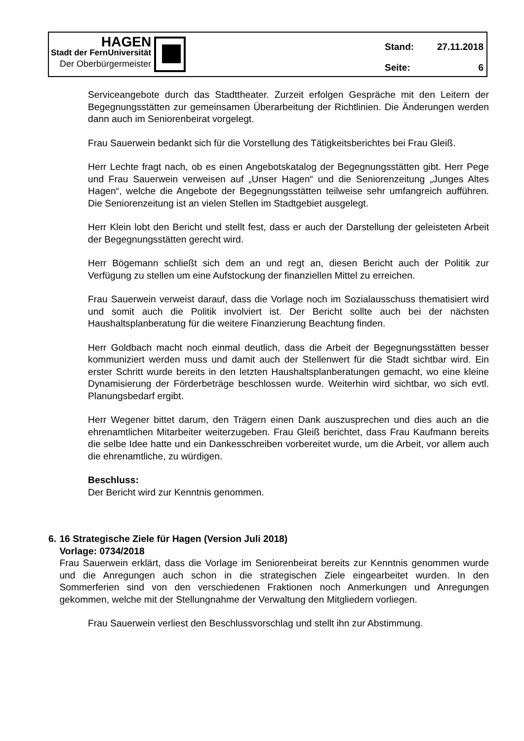HAGEN
Stadt der FernUniversität
Der Oberbürgermeister
Stand: 27.11.2018
Seite: 6
Serviceangebote durch das Stadttheater. Zurzeit erfolgen Gespräche mit den Leitern der Begegnungsstätten zur gemeinsamen Überarbeitung der Richtlinien. Die Änderungen werden dann auch im Seniorenbeirat vorgelegt.
Frau Sauerwein bedankt sich für die Vorstellung des Tätigkeitsberichtes bei Frau Gleiß.
Herr Lechte fragt nach, ob es einen Angebotskatalog der Begegnungsstätten gibt. Herr Pege und Frau Sauerwein verweisen auf „Unser Hagen“ und die Seniorenzeitung „Junges Altes Hagen“, welche die Angebote der Begegnungsstätten teilweise sehr umfangreich aufführen. Die Seniorenzeitung ist an vielen Stellen im Stadtgebiet ausgelegt.
Herr Klein lobt den Bericht und stellt fest, dass er auch der Darstellung der geleisteten Arbeit der Begegnungsstätten gerecht wird.
Herr Bögemann schließt sich dem an und regt an, diesen Bericht auch der Politik zur Verfügung zu stellen um eine Aufstockung der finanziellen Mittel zu erreichen.
Frau Sauerwein verweist darauf, dass die Vorlage noch im Sozialausschuss thematisiert wird und somit auch die Politik involviert ist. Der Bericht sollte auch bei der nächsten Haushaltsplanberatung für die weitere Finanzierung Beachtung finden.
Herr Goldbach macht noch einmal deutlich, dass die Arbeit der Begegnungsstätten besser kommuniziert werden muss und damit auch der Stellenwert für die Stadt sichtbar wird. Ein erster Schritt wurde bereits in den letzten Haushaltsplanberatungen gemacht, wo eine kleine Dynamisierung der Förderbeträge beschlossen wurde. Weiterhin wird sichtbar, wo sich evtl. Planungsbedarf ergibt.
Herr Wegener bittet darum, den Trägern einen Dank auszusprechen und dies auch an die ehrenamtlichen Mitarbeiter weiterzugeben. Frau Gleiß berichtet, dass Frau Kaufmann bereits die selbe Idee hatte und ein Dankesschreiben vorbereitet wurde, um die Arbeit, vor allem auch die ehrenamtliche, zu würdigen.
Beschluss:
Der Bericht wird zur Kenntnis genommen.
6. 16 Strategische Ziele für Hagen (Version Juli 2018)
Vorlage: 0734/2018
Frau Sauerwein erklärt, dass die Vorlage im Seniorenbeirat bereits zur Kenntnis genommen wurde und die Anregungen auch schon in die strategischen Ziele eingearbeitet wurden. In den Sommerferien sind von den verschiedenen Fraktionen noch Anmerkungen und Anregungen gekommen, welche mit der Stellungnahme der Verwaltung den Mitgliedern vorliegen.
Frau Sauerwein verliest den Beschlussvorschlag und stellt ihn zur Abstimmung.